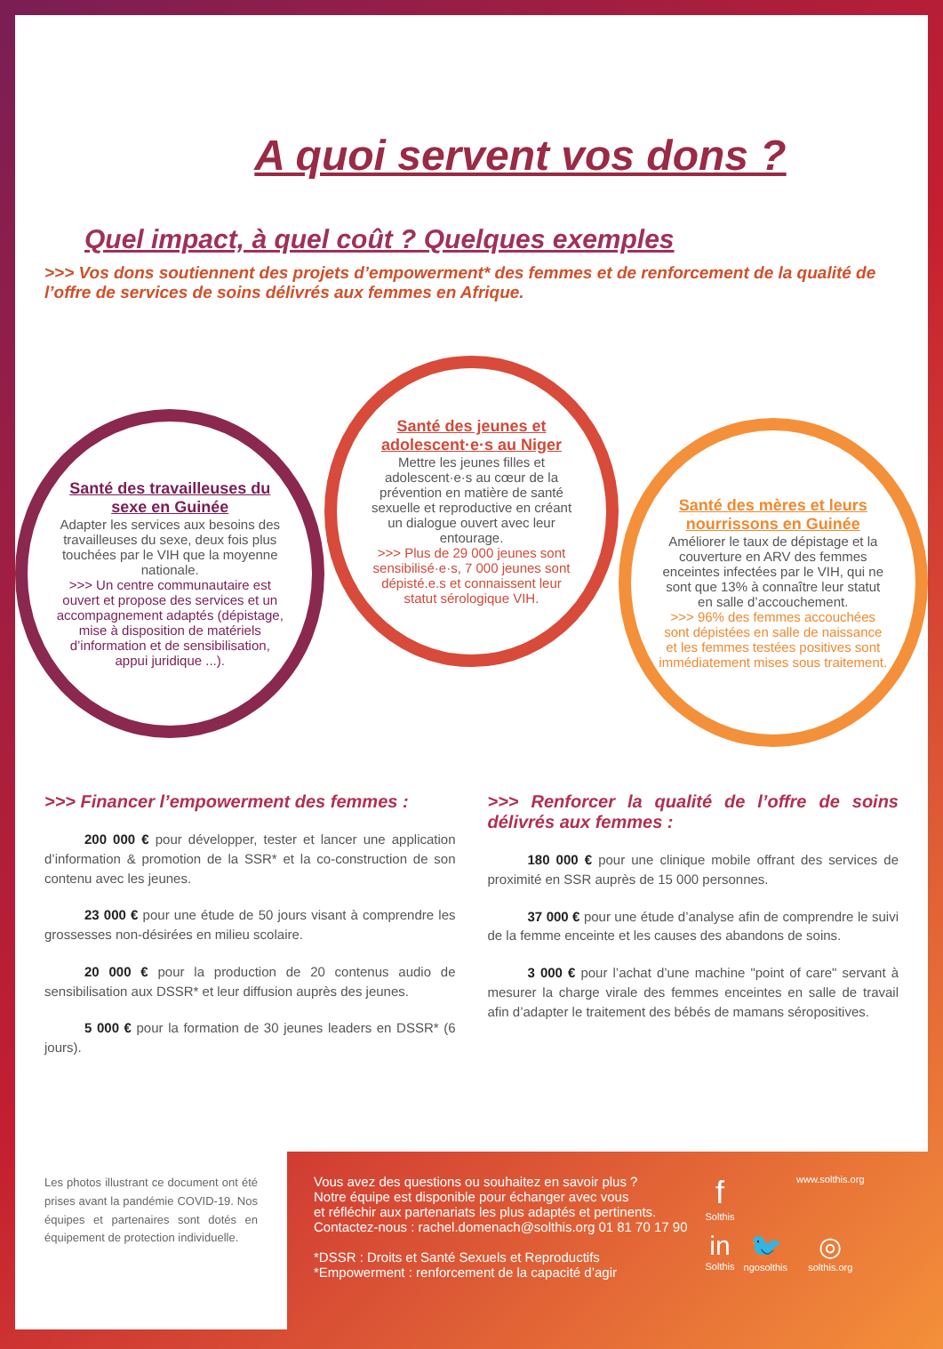A quoi servent vos dons ?
Quel impact, à quel coût ? Quelques exemples
>>> Vos dons soutiennent des projets d’empowerment* des femmes et de renforcement de la qualité de l’offre de services de soins délivrés aux femmes en Afrique.
Santé des travailleuses du sexe en Guinée
Adapter les services aux besoins des travailleuses du sexe, deux fois plus touchées par le VIH que la moyenne nationale.
>>> Un centre communautaire est ouvert et propose des services et un accompagnement adaptés (dépistage, mise à disposition de matériels d’information et de sensibilisation, appui juridique ...).
Santé des jeunes et adolescent·e·s au Niger
Mettre les jeunes filles et adolescent·e·s au cœur de la prévention en matière de santé sexuelle et reproductive en créant un dialogue ouvert avec leur entourage.
>>> Plus de 29 000 jeunes sont sensibilisé·e·s, 7 000 jeunes sont dépisté.e.s et connaissent leur statut sérologique VIH.
Santé des mères et leurs nourrissons en Guinée
Améliorer le taux de dépistage et la couverture en ARV des femmes enceintes infectées par le VIH, qui ne sont que 13% à connaître leur statut en salle d’accouchement.
>>> 96% des femmes accouchées sont dépistées en salle de naissance et les femmes testées positives sont immédiatement mises sous traitement.
>>> Financer l’empowerment des femmes :
200 000 € pour développer, tester et lancer une application d’information & promotion de la SSR* et la co-construction de son contenu avec les jeunes.
23 000 € pour une étude de 50 jours visant à comprendre les grossesses non-désirées en milieu scolaire.
20 000 € pour la production de 20 contenus audio de sensibilisation aux DSSR* et leur diffusion auprès des jeunes.
5 000 € pour la formation de 30 jeunes leaders en DSSR* (6 jours).
>>> Renforcer la qualité de l’offre de soins délivrés aux femmes :
180 000 € pour une clinique mobile offrant des services de proximité en SSR auprès de 15 000 personnes.
37 000 € pour une étude d’analyse afin de comprendre le suivi de la femme enceinte et les causes des abandons de soins.
3 000 € pour l’achat d’une machine "point of care" servant à mesurer la charge virale des femmes enceintes en salle de travail afin d’adapter le traitement des bébés de mamans séropositives.
Les photos illustrant ce document ont été prises avant la pandémie COVID-19. Nos équipes et partenaires sont dotés en équipement de protection individuelle.
Vous avez des questions ou souhaitez en savoir plus ?
Notre équipe est disponible pour échanger avec vous
et réfléchir aux partenariats les plus adaptés et pertinents.
Contactez-nous : rachel.domenach@solthis.org 01 81 70 17 90
*DSSR : Droits et Santé Sexuels et Reproductifs
*Empowerment : renforcement de la capacité d’agir
f
Solthis
www.solthis.org
in
Solthis
🐦
ngosolthis
◎
solthis.org